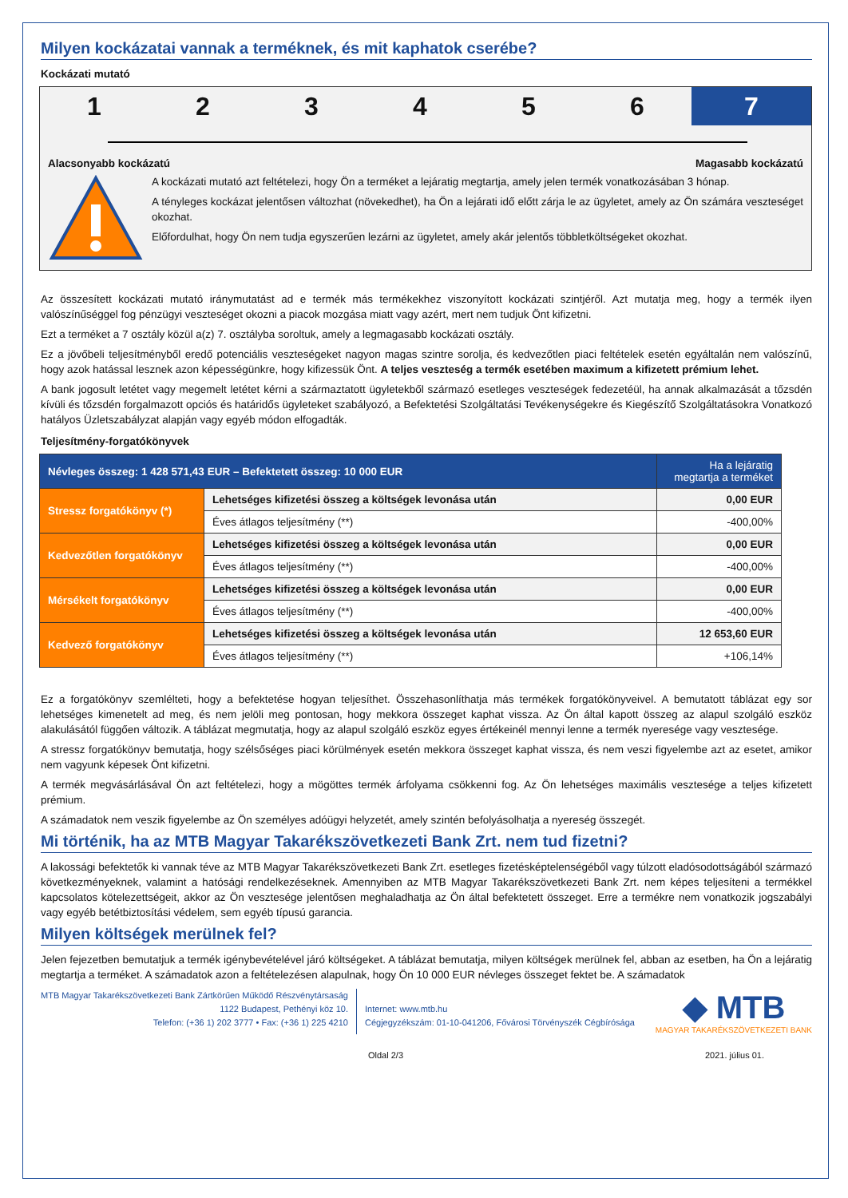Milyen kockázatai vannak a terméknek, és mit kaphatok cserébe?
Kockázati mutató
123456 7
Alacsonyabb kockázatú Magasabb kockázatú
A kockázati mutató azt feltételezi, hogy Ön a terméket a lejáratig megtartja, amely jelen termék vonatkozásában 3 hónap.
A tényleges kockázat jelentősen változhat (növekedhet), ha Ön a lejárati idő előtt zárja le az ügyletet, amely az Ön számára veszteséget okozhat.
Előfordulhat, hogy Ön nem tudja egyszerűen lezárni az ügyletet, amely akár jelentős többletköltségeket okozhat.
Az összesített kockázati mutató iránymutatást ad e termék más termékekhez viszonyított kockázati szintjéről. Azt mutatja meg, hogy a termék ilyen valószínűséggel fog pénzügyi veszteséget okozni a piacok mozgása miatt vagy azért, mert nem tudjuk Önt kifizetni.
Ezt a terméket a 7 osztály közül a(z) 7. osztályba soroltuk, amely a legmagasabb kockázati osztály.
Ez a jövőbeli teljesítményből eredő potenciális veszteségeket nagyon magas szintre sorolja, és kedvezőtlen piaci feltételek esetén egyáltalán nem valószínű, hogy azok hatással lesznek azon képességünkre, hogy kifizessük Önt. A teljes veszteség a termék esetében maximum a kifizetett prémium lehet.
A bank jogosult letétet vagy megemelt letétet kérni a származtatott ügyletekből származó esetleges veszteségek fedezetéül, ha annak alkalmazását a tőzsdén kívüli és tőzsdén forgalmazott opciós és határidős ügyleteket szabályozó, a Befektetési Szolgáltatási Tevékenységekre és Kiegészítő Szolgáltatásokra Vonatkozó hatályos Üzletszabályzat alapján vagy egyéb módon elfogadták.
Teljesítmény-forgatókönyvek
| Névleges összeg: 1 428 571,43 EUR – Befektetett összeg: 10 000 EUR | | Ha a lejáratig megtartja a terméket |
| --- | --- | --- |
| Stressz forgatókönyv (*) | Lehetséges kifizetési összeg a költségek levonása után | 0,00 EUR |
| | Éves átlagos teljesítmény (**) | -400,00% |
| Kedvezőtlen forgatókönyv | Lehetséges kifizetési összeg a költségek levonása után | 0,00 EUR |
| | Éves átlagos teljesítmény (**) | -400,00% |
| Mérsékelt forgatókönyv | Lehetséges kifizetési összeg a költségek levonása után | 0,00 EUR |
| | Éves átlagos teljesítmény (**) | -400,00% |
| Kedvező forgatókönyv | Lehetséges kifizetési összeg a költségek levonása után | 12 653,60 EUR |
| | Éves átlagos teljesítmény (**) | +106,14% |
Ez a forgatókönyv szemlélteti, hogy a befektetése hogyan teljesíthet. Összehasonlíthatja más termékek forgatókönyveivel. A bemutatott táblázat egy sor lehetséges kimenetelt ad meg, és nem jelöli meg pontosan, hogy mekkora összeget kaphat vissza. Az Ön által kapott összeg az alapul szolgáló eszköz alakulásától függően változik. A táblázat megmutatja, hogy az alapul szolgáló eszköz egyes értékeinél mennyi lenne a termék nyeresége vagy vesztesége.
A stressz forgatókönyv bemutatja, hogy szélsőséges piaci körülmények esetén mekkora összeget kaphat vissza, és nem veszi figyelembe azt az esetet, amikor nem vagyunk képesek Önt kifizetni.
A termék megvásárlásával Ön azt feltételezi, hogy a mögöttes termék árfolyama csökkenni fog. Az Ön lehetséges maximális vesztesége a teljes kifizetett prémium.
A számadatok nem veszik figyelembe az Ön személyes adóügyi helyzetét, amely szintén befolyásolhatja a nyereség összegét.
Mi történik, ha az MTB Magyar Takarékszövetkezeti Bank Zrt. nem tud fizetni?
A lakossági befektetők ki vannak téve az MTB Magyar Takarékszövetkezeti Bank Zrt. esetleges fizetésképtelenségéből vagy túlzott eladósodottságából származó következményeknek, valamint a hatósági rendelkezéseknek. Amennyiben az MTB Magyar Takarékszövetkezeti Bank Zrt. nem képes teljesíteni a termékkel kapcsolatos kötelezettségeit, akkor az Ön vesztesége jelentősen meghaladhatja az Ön által befektetett összeget. Erre a termékre nem vonatkozik jogszabályi vagy egyéb betétbiztosítási védelem, sem egyéb típusú garancia.
Milyen költségek merülnek fel?
Jelen fejezetben bemutatjuk a termék igénybevételével járó költségeket. A táblázat bemutatja, milyen költségek merülnek fel, abban az esetben, ha Ön a lejáratig megtartja a terméket. A számadatok azon a feltételezésen alapulnak, hogy Ön 10 000 EUR névleges összeget fektet be. A számadatok
MTB Magyar Takarékszövetkezeti Bank Zártkörűen Működő Részvénytársaság
1122 Budapest, Pethényi köz 10.
Telefon: (+36 1) 202 3777 • Fax: (+36 1) 225 4210
Internet: www.mtb.hu
Cégjegyzékszám: 01-10-041206, Fővárosi Törvényszék Cégbírósága
◆ MTB
MAGYAR TAKARÉKSZÖVETKEZETI BANK
Oldal 2/3 2021. július 01.